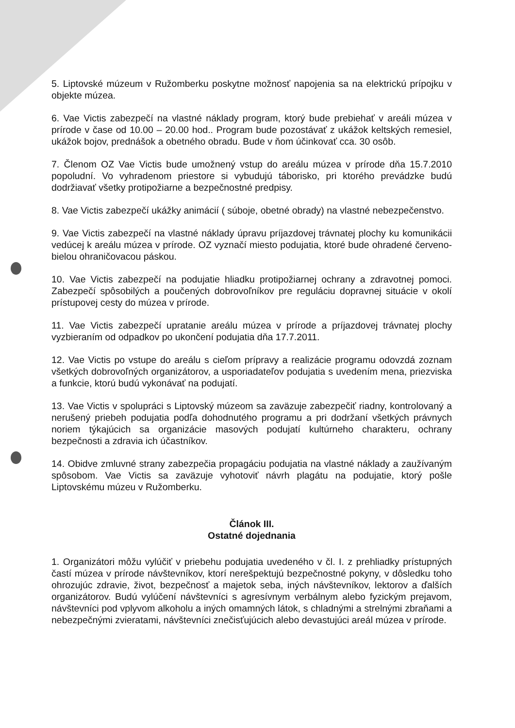5. Liptovské múzeum v Ružomberku poskytne možnosť napojenia sa na elektrickú prípojku v objekte múzea.
6. Vae Victis zabezpečí na vlastné náklady program, ktorý bude prebiehať v areáli múzea v prírode v čase od 10.00 – 20.00 hod.. Program bude pozostávať z ukážok keltských remesiel, ukážok bojov, prednášok a obetného obradu. Bude v ňom účinkovať cca. 30 osôb.
7. Členom OZ Vae Victis bude umožnený vstup do areálu múzea v prírode dňa 15.7.2010 popoludní. Vo vyhradenom priestore si vybudujú táborisko, pri ktorého prevádzke budú dodržiavať všetky protipožiarne a bezpečnostné predpisy.
8. Vae Victis zabezpečí ukážky animácií ( súboje, obetné obrady) na vlastné nebezpečenstvo.
9. Vae Victis zabezpečí na vlastné náklady úpravu príjazdovej trávnatej plochy ku komunikácii vedúcej k areálu múzea v prírode. OZ vyznačí miesto podujatia, ktoré bude ohradené červeno-bielou ohraničovacou páskou.
10. Vae Victis zabezpečí na podujatie hliadku protipožiarnej ochrany a zdravotnej pomoci. Zabezpečí spôsobilých a poučených dobrovoľníkov pre reguláciu dopravnej situácie v okolí prístupovej cesty do múzea v prírode.
11. Vae Victis zabezpečí upratanie areálu múzea v prírode a príjazdovej trávnatej plochy vyzbieraním od odpadkov po ukončení podujatia dňa 17.7.2011.
12. Vae Victis po vstupe do areálu s cieľom prípravy a realizácie programu odovzdá zoznam všetkých dobrovoľných organizátorov, a usporiadateľov podujatia s uvedením mena, priezviska a funkcie, ktorú budú vykonávať na podujatí.
13. Vae Victis v spolupráci s Liptovský múzeom sa zaväzuje zabezpečiť riadny, kontrolovaný a nerušený priebeh podujatia podľa dohodnutého programu a pri dodržaní všetkých právnych noriem týkajúcich sa organizácie masových podujatí kultúrneho charakteru, ochrany bezpečnosti a zdravia ich účastníkov.
14. Obidve zmluvné strany zabezpečia propagáciu podujatia na vlastné náklady a zaužívaným spôsobom. Vae Victis sa zaväzuje vyhotoviť návrh plagátu na podujatie, ktorý pošle Liptovskému múzeu v Ružomberku.
Článok III.
Ostatné dojednania
1. Organizátori môžu vylúčiť v priebehu podujatia uvedeného v čl. I. z prehliadky prístupných častí múzea v prírode návštevníkov, ktorí nerešpektujú bezpečnostné pokyny, v dôsledku toho ohrozujúc zdravie, život, bezpečnosť a majetok seba, iných návštevníkov, lektorov a ďalších organizátorov. Budú vylúčení návštevníci s agresívnym verbálnym alebo fyzickým prejavom, návštevníci pod vplyvom alkoholu a iných omamných látok, s chladnými a strelnými zbraňami a nebezpečnými zvieratami, návštevníci znečisťujúcich alebo devastujúci areál múzea v prírode.